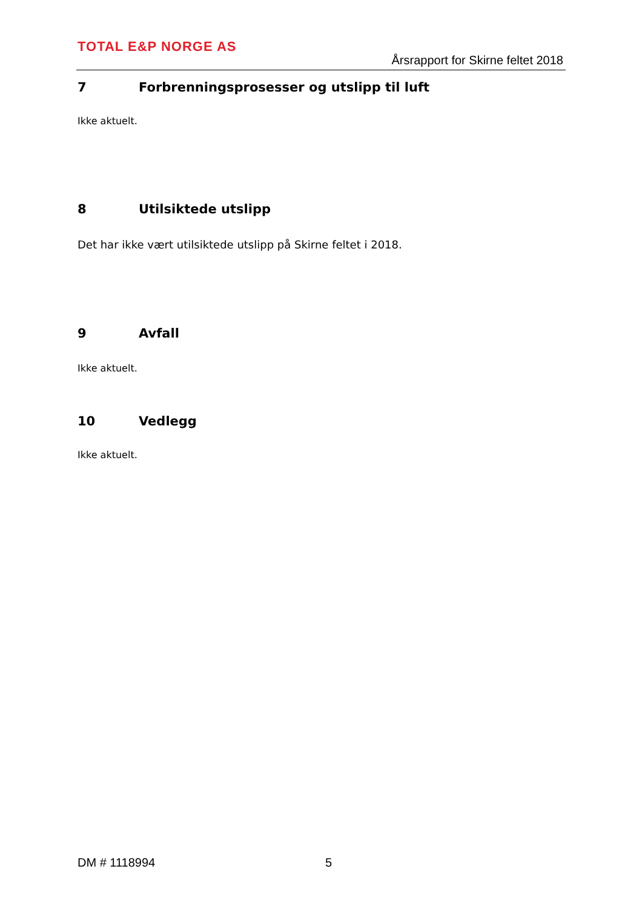TOTAL E&P NORGE AS
Årsrapport for Skirne feltet 2018
7 Forbrenningsprosesser og utslipp til luft
Ikke aktuelt.
8 Utilsiktede utslipp
Det har ikke vært utilsiktede utslipp på Skirne feltet i 2018.
9 Avfall
Ikke aktuelt.
10 Vedlegg
Ikke aktuelt.
DM # 1118994 5